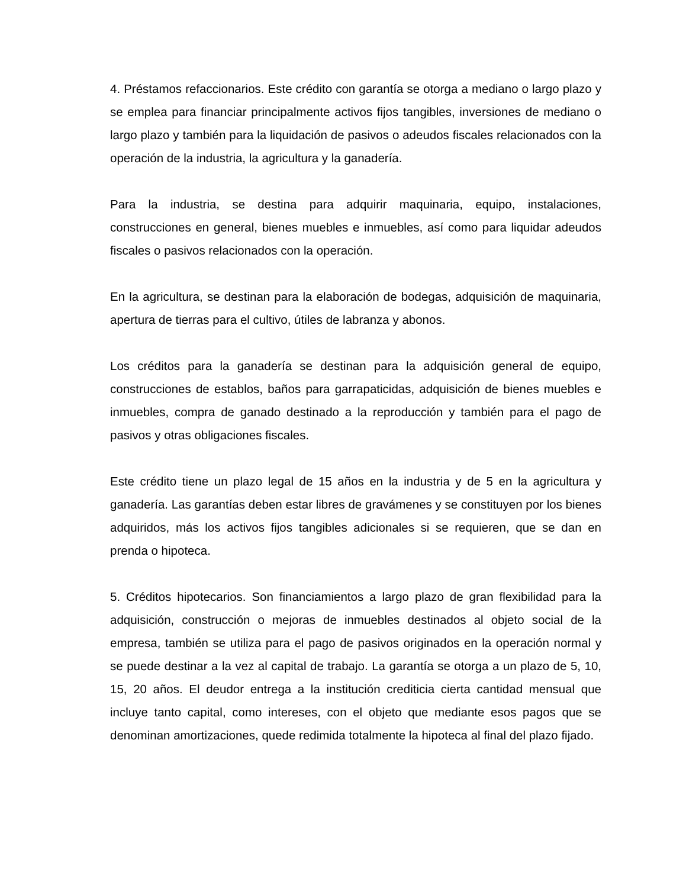4. Préstamos refaccionarios. Este crédito con garantía se otorga a mediano o largo plazo y se emplea para financiar principalmente activos fijos tangibles, inversiones de mediano o largo plazo y también para la liquidación de pasivos o adeudos fiscales relacionados con la operación de la industria, la agricultura y la ganadería.
Para la industria, se destina para adquirir maquinaria, equipo, instalaciones, construcciones en general, bienes muebles e inmuebles, así como para liquidar adeudos fiscales o pasivos relacionados con la operación.
En la agricultura, se destinan para la elaboración de bodegas, adquisición de maquinaria, apertura de tierras para el cultivo, útiles de labranza y abonos.
Los créditos para la ganadería se destinan para la adquisición general de equipo, construcciones de establos, baños para garrapaticidas, adquisición de bienes muebles e inmuebles, compra de ganado destinado a la reproducción y también para el pago de pasivos y otras obligaciones fiscales.
Este crédito tiene un plazo legal de 15 años en la industria y de 5 en la agricultura y ganadería. Las garantías deben estar libres de gravámenes y se constituyen por los bienes adquiridos, más los activos fijos tangibles adicionales si se requieren, que se dan en prenda o hipoteca.
5. Créditos hipotecarios. Son financiamientos a largo plazo de gran flexibilidad para la adquisición, construcción o mejoras de inmuebles destinados al objeto social de la empresa, también se utiliza para el pago de pasivos originados en la operación normal y se puede destinar a la vez al capital de trabajo. La garantía se otorga a un plazo de 5, 10, 15, 20 años. El deudor entrega a la institución crediticia cierta cantidad mensual que incluye tanto capital, como intereses, con el objeto que mediante esos pagos que se denominan amortizaciones, quede redimida totalmente la hipoteca al final del plazo fijado.